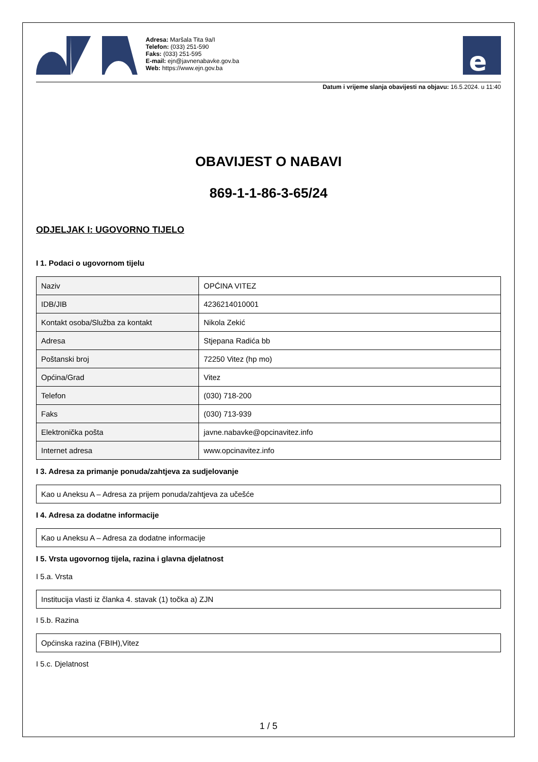Adresa: Maršala Tita 9a/I
Telefon: (033) 251-590
Faks: (033) 251-595
E-mail: ejn@javnenabavke.gov.ba
Web: https://www.ejn.gov.ba
e
Datum i vrijeme slanja obavijesti na objavu: 16.5.2024. u 11:40
OBAVIJEST O NABAVI
869-1-1-86-3-65/24
ODJELJAK I: UGOVORNO TIJELO
I 1. Podaci o ugovornom tijelu
| Naziv | OPĆINA VITEZ |
| IDB/JIB | 4236214010001 |
| Kontakt osoba/Služba za kontakt | Nikola Zekić |
| Adresa | Stjepana Radića bb |
| Poštanski broj | 72250 Vitez (hp mo) |
| Općina/Grad | Vitez |
| Telefon | (030) 718-200 |
| Faks | (030) 713-939 |
| Elektronička pošta | javne.nabavke@opcinavitez.info |
| Internet adresa | www.opcinavitez.info |
I 3. Adresa za primanje ponuda/zahtjeva za sudjelovanje
Kao u Aneksu A – Adresa za prijem ponuda/zahtjeva za učešće
I 4. Adresa za dodatne informacije
Kao u Aneksu A – Adresa za dodatne informacije
I 5. Vrsta ugovornog tijela, razina i glavna djelatnost
I 5.a. Vrsta
Institucija vlasti iz članka 4. stavak (1) točka a) ZJN
I 5.b. Razina
Općinska razina (FBIH),Vitez
I 5.c. Djelatnost
1 / 5